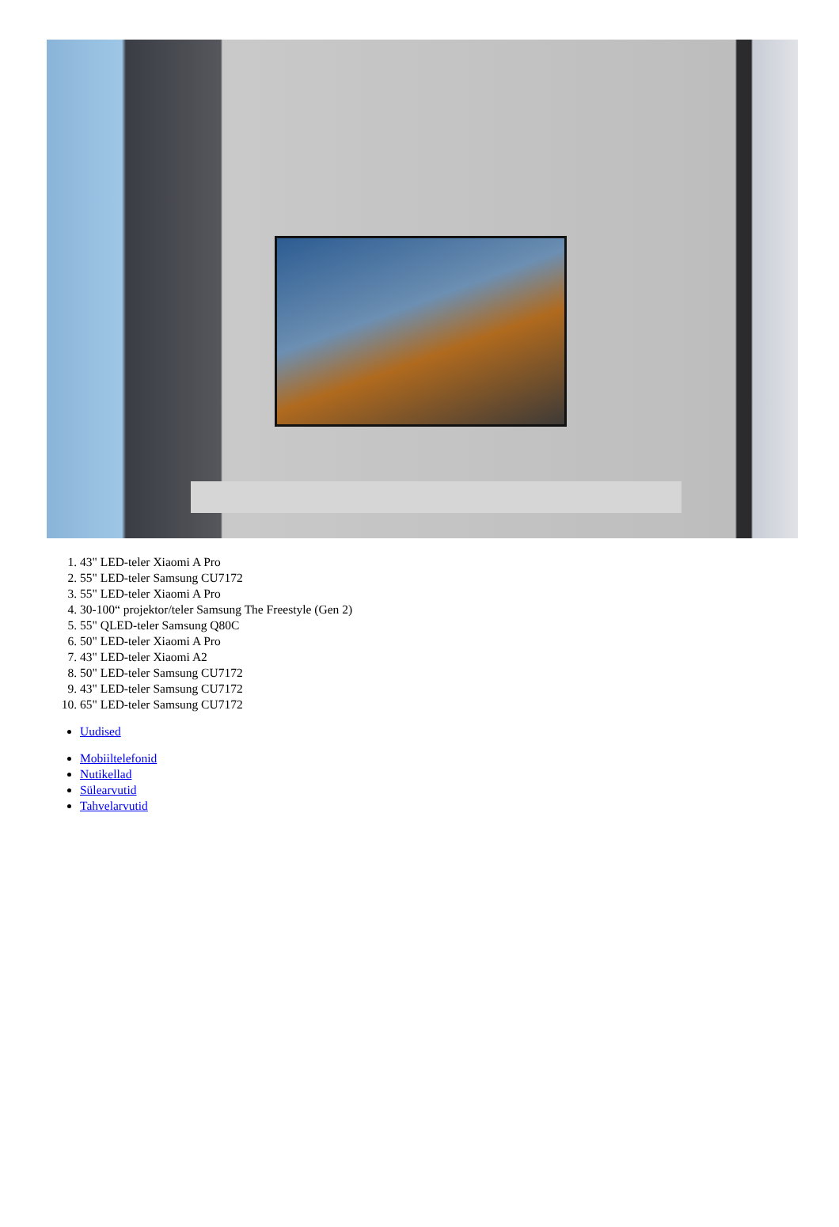1. 43" LED-teler Xiaomi A Pro
2. 55" LED-teler Samsung CU7172
3. 55" LED-teler Xiaomi A Pro
4. 30-100“ projektor/teler Samsung The Freestyle (Gen 2)
5. 55" QLED-teler Samsung Q80C
6. 50" LED-teler Xiaomi A Pro
7. 43" LED-teler Xiaomi A2
8. 50" LED-teler Samsung CU7172
9. 43" LED-teler Samsung CU7172
10. 65" LED-teler Samsung CU7172
Uudised
Mobiiltelefonid
Nutikellad
Sülearvutid
Tahvelarvutid